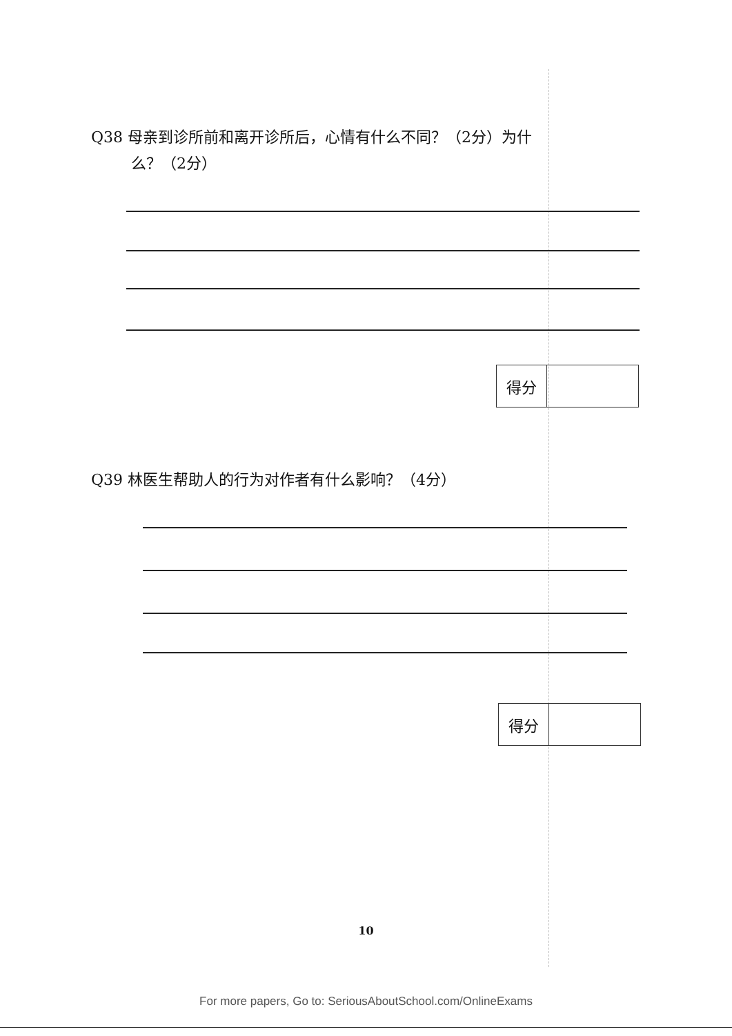Q38 母亲到诊所前和离开诊所后，心情有什么不同？（2分）为什
么？（2分）
| 得分 | |
Q39 林医生帮助人的行为对作者有什么影响？（4分）
| 得分 | |
10
For more papers, Go to: SeriousAboutSchool.com/OnlineExams